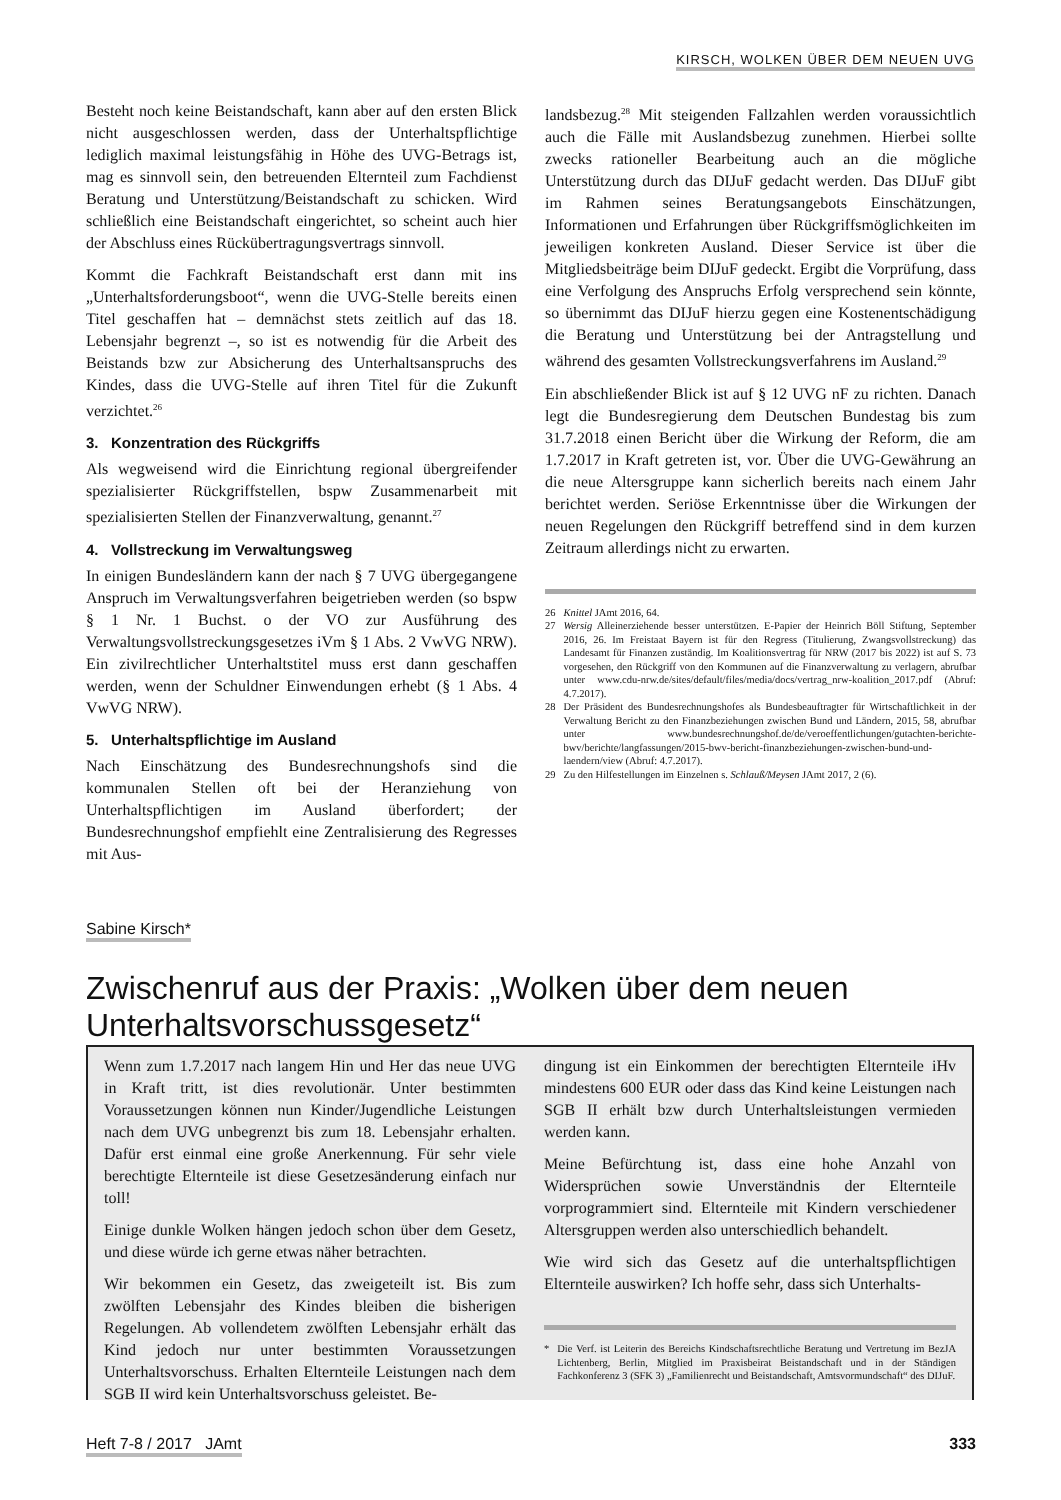KIRSCH, WOLKEN ÜBER DEM NEUEN UVG
Besteht noch keine Beistandschaft, kann aber auf den ersten Blick nicht ausgeschlossen werden, dass der Unterhaltspflichtige lediglich maximal leistungsfähig in Höhe des UVG-Betrags ist, mag es sinnvoll sein, den betreuenden Elternteil zum Fachdienst Beratung und Unterstützung/Beistandschaft zu schicken. Wird schließlich eine Beistandschaft eingerichtet, so scheint auch hier der Abschluss eines Rückübertragungsvertrags sinnvoll.
Kommt die Fachkraft Beistandschaft erst dann mit ins „Unterhaltsforderungsboot“, wenn die UVG-Stelle bereits einen Titel geschaffen hat – demnächst stets zeitlich auf das 18. Lebensjahr begrenzt –, so ist es notwendig für die Arbeit des Beistands bzw zur Absicherung des Unterhaltsanspruchs des Kindes, dass die UVG-Stelle auf ihren Titel für die Zukunft verzichtet.<sup>26</sup>
3. Konzentration des Rückgriffs
Als wegweisend wird die Einrichtung regional übergreifender spezialisierter Rückgriffstellen, bspw Zusammenarbeit mit spezialisierten Stellen der Finanzverwaltung, genannt.<sup>27</sup>
4. Vollstreckung im Verwaltungsweg
In einigen Bundesländern kann der nach § 7 UVG übergegangene Anspruch im Verwaltungsverfahren beigetrieben werden (so bspw § 1 Nr. 1 Buchst. o der VO zur Ausführung des Verwaltungsvollstreckungsgesetzes iVm § 1 Abs. 2 VwVG NRW). Ein zivilrechtlicher Unterhaltstitel muss erst dann geschaffen werden, wenn der Schuldner Einwendungen erhebt (§ 1 Abs. 4 VwVG NRW).
5. Unterhaltspflichtige im Ausland
Nach Einschätzung des Bundesrechnungshofs sind die kommunalen Stellen oft bei der Heranziehung von Unterhaltspflichtigen im Ausland überfordert; der Bundesrechnungshof empfiehlt eine Zentralisierung des Regresses mit Aus-
landsbezug.<sup>28</sup> Mit steigenden Fallzahlen werden voraussichtlich auch die Fälle mit Auslandsbezug zunehmen. Hierbei sollte zwecks rationeller Bearbeitung auch an die mögliche Unterstützung durch das DIJuF gedacht werden. Das DIJuF gibt im Rahmen seines Beratungsangebots Einschätzungen, Informationen und Erfahrungen über Rückgriffsmöglichkeiten im jeweiligen konkreten Ausland. Dieser Service ist über die Mitgliedsbeiträge beim DIJuF gedeckt. Ergibt die Vorprüfung, dass eine Verfolgung des Anspruchs Erfolg versprechend sein könnte, so übernimmt das DIJuF hierzu gegen eine Kostenentschädigung die Beratung und Unterstützung bei der Antragstellung und während des gesamten Vollstreckungsverfahrens im Ausland.<sup>29</sup>
Ein abschließender Blick ist auf § 12 UVG nF zu richten. Danach legt die Bundesregierung dem Deutschen Bundestag bis zum 31.7.2018 einen Bericht über die Wirkung der Reform, die am 1.7.2017 in Kraft getreten ist, vor. Über die UVG-Gewährung an die neue Altersgruppe kann sicherlich bereits nach einem Jahr berichtet werden. Seriöse Erkenntnisse über die Wirkungen der neuen Regelungen den Rückgriff betreffend sind in dem kurzen Zeitraum allerdings nicht zu erwarten.
26 Knittel JAmt 2016, 64.
27 Wersig Alleinerziehende besser unterstützen. E-Papier der Heinrich Böll Stiftung, September 2016, 26. Im Freistaat Bayern ist für den Regress (Titulierung, Zwangsvollstreckung) das Landesamt für Finanzen zuständig. Im Koalitionsvertrag für NRW (2017 bis 2022) ist auf S. 73 vorgesehen, den Rückgriff von den Kommunen auf die Finanzverwaltung zu verlagern, abrufbar unter www.cdu-nrw.de/sites/default/files/media/docs/vertrag_nrw-koalition_2017.pdf (Abruf: 4.7.2017).
28 Der Präsident des Bundesrechnungshofes als Bundesbeauftragter für Wirtschaftlichkeit in der Verwaltung Bericht zu den Finanzbeziehungen zwischen Bund und Ländern, 2015, 58, abrufbar unter www.bundesrechnungshof.de/de/veroeffentlichungen/gutachten-berichte-bwv/berichte/langfassungen/2015-bwv-bericht-finanzbeziehungen-zwischen-bund-und-laendern/view (Abruf: 4.7.2017).
29 Zu den Hilfestellungen im Einzelnen s. Schlauß/Meysen JAmt 2017, 2 (6).
Sabine Kirsch*
Zwischenruf aus der Praxis: „Wolken über dem neuen Unterhaltsvorschussgesetz“
Wenn zum 1.7.2017 nach langem Hin und Her das neue UVG in Kraft tritt, ist dies revolutionär. Unter bestimmten Voraussetzungen können nun Kinder/Jugendliche Leistungen nach dem UVG unbegrenzt bis zum 18. Lebensjahr erhalten. Dafür erst einmal eine große Anerkennung. Für sehr viele berechtigte Elternteile ist diese Gesetzesänderung einfach nur toll!
Einige dunkle Wolken hängen jedoch schon über dem Gesetz, und diese würde ich gerne etwas näher betrachten.
Wir bekommen ein Gesetz, das zweigeteilt ist. Bis zum zwölften Lebensjahr des Kindes bleiben die bisherigen Regelungen. Ab vollendetem zwölften Lebensjahr erhält das Kind jedoch nur unter bestimmten Voraussetzungen Unterhaltsvorschuss. Erhalten Elternteile Leistungen nach dem SGB II wird kein Unterhaltsvorschuss geleistet. Be-
dingung ist ein Einkommen der berechtigten Elternteile iHv mindestens 600 EUR oder dass das Kind keine Leistungen nach SGB II erhält bzw durch Unterhaltsleistungen vermieden werden kann.
Meine Befürchtung ist, dass eine hohe Anzahl von Widersprüchen sowie Unverständnis der Elternteile vorprogrammiert sind. Elternteile mit Kindern verschiedener Altersgruppen werden also unterschiedlich behandelt.
Wie wird sich das Gesetz auf die unterhaltspflichtigen Elternteile auswirken? Ich hoffe sehr, dass sich Unterhalts-
* Die Verf. ist Leiterin des Bereichs Kindschaftsrechtliche Beratung und Vertretung im BezJA Lichtenberg, Berlin, Mitglied im Praxisbeirat Beistandschaft und in der Ständigen Fachkonferenz 3 (SFK 3) „Familienrecht und Beistandschaft, Amtsvormundschaft“ des DIJuF.
Heft 7-8 / 2017 JAmt 333